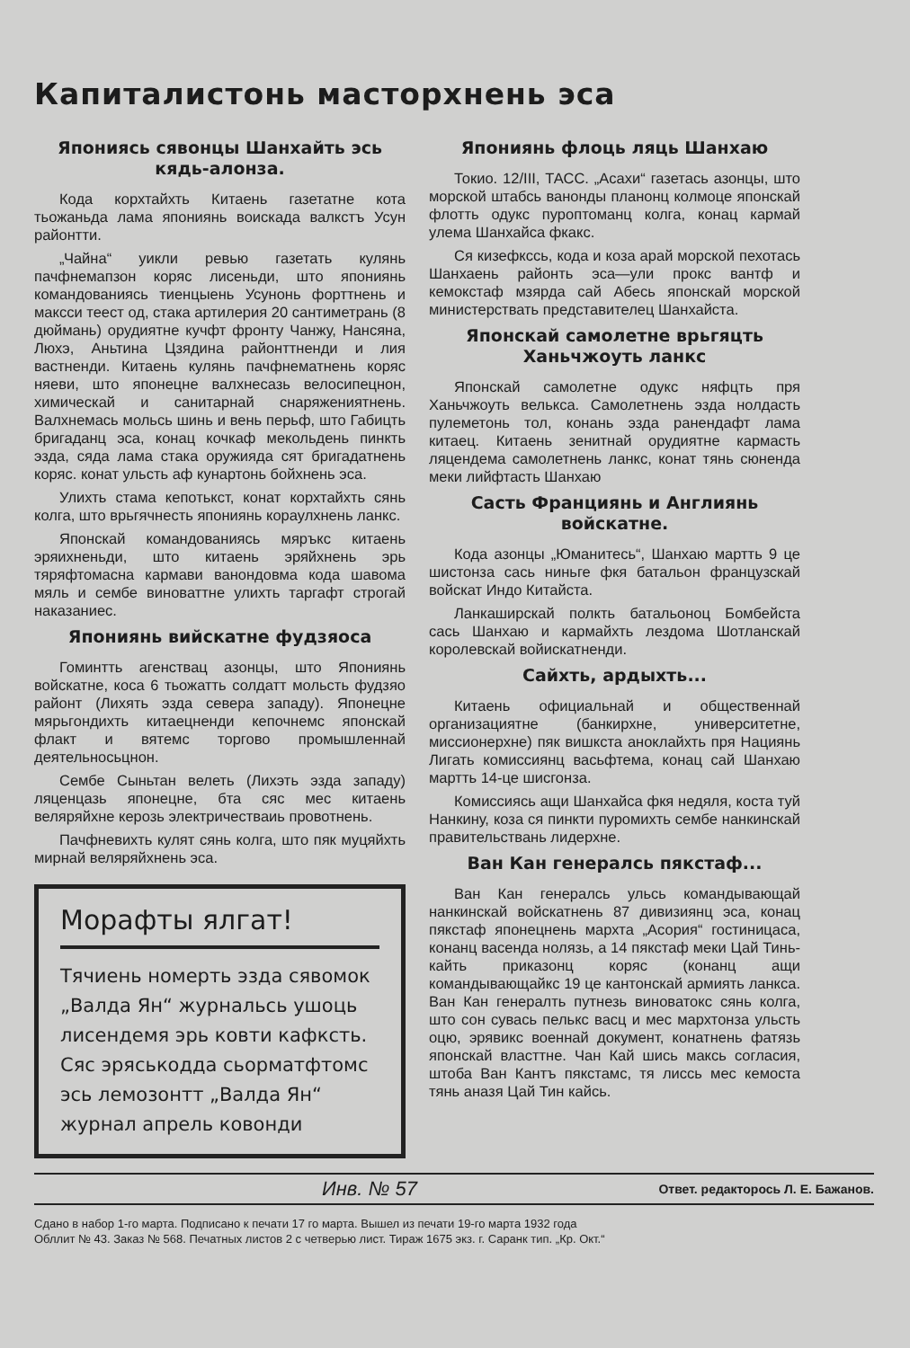Капиталистонь масторхнень эса
Япониясь сявонцы Шанхайть эсь кядь-алонза.
Кода корхтайхть Китаень газетатне кота тьожаньда лама япониянь воискада валкстъ Усун районтти.
„Чайна“ уикли ревью газетать кулянь пачфнемапзон коряс лисеньди, што япониянь командованиясь тиенцыень Усунонь форттнень и максси теест од, стака артилерия 20 сантиметрань (8 дюймань) орудиятне кучфт фронту Чанжу, Нансяна, Люхэ, Аньтина Цзядина районттненди и лия вастненди. Китаень кулянь пачфнематнень коряс няеви, што японецне валхнесазь велосипецнон, химическай и санитарнай снаряжениятнень. Валхнемась мольсь шинь и вень перьф, што Габицть бригаданц эса, конац кочкаф мекольдень пинкть эзда, сяда лама стака оружияда сят бригадатнень коряс. конат ульсть аф кунартонь бойхнень эса.
Улихть стама кепотькст, конат корхтайхть сянь колга, што врьгячнесть япониянь кораулхнень ланкс.
Японскай командованиясь мяръкс китаень эряихненьди, што китаень эряйхнень эрь тяряфтомасна кармави ванондовма кода шавома мяль и сембе виноваттне улихть таргафт строгай наказаниес.
Япониянь вийскатне фудзяоса
Гоминтть агенствац азонцы, што Япониянь войскатне, коса 6 тьожатть солдатт мольсть фудзяо районт (Лихять эзда севера западу). Японецне мярьгондихть китаецненди кепочнемс японскай флакт и вятемс торгово промышленнай деятельносьцнон.
Сембе Сыньтан велеть (Лихэть эзда западу) ляценцазь японецне, бта сяс мес китаень веляряйхне керозь электричестваиь провотнень.
Пачфневихть кулят сянь колга, што пяк муцяйхть мирнай веляряйхнень эса.
Морафты ялгат!
Тячиень номерть эзда сявомок „Валда Ян“ журнальсь ушоць лисендемя эрь ковти кафксть. Сяс эряськодда сьорматфтомс эсь лемозонтт „Валда Ян“ журнал апрель ковонди
Япониянь флоць ляць Шанхаю
Токио. 12/III, ТАСС. „Асахи“ газетась азонцы, што морской штабсь ванонды планонц колмоце японскай флотть одукс пуроптоманц колга, конац кармай улема Шанхайса фкакс.
Ся кизефкссь, кода и коза арай морской пехотась Шанхаень районть эса—ули прокс вантф и кемокстаф мзярда сай Абесь японскай морской министерствать представителец Шанхайста.
Японскай самолетне врьгяцть Ханьчжоуть ланкс
Японскай самолетне одукс няфцть пря Ханьчжоуть велькса. Самолетнень эзда нолдасть пулеметонь тол, конань эзда ранендафт лама китаец. Китаень зенитнай орудиятне кармасть ляцендема самолетнень ланкс, конат тянь сюненда меки лийфтасть Шанхаю
Састь Франциянь и Англиянь войскатне.
Кода азонцы „Юманитесь“, Шанхаю мартть 9 це шистонза сась ниньге фкя батальон французскай войскат Индо Китайста.
Ланкаширскай полкть батальоноц Бомбейста сась Шанхаю и кармайхть лездома Шотланскай королевскай войискатненди.
Сайхть, ардыхть...
Китаень официальнай и общественнай организациятне (банкирхне, университетне, миссионерхне) пяк вишкста аноклайхть пря Нациянь Лигать комиссиянц васьфтема, конац сай Шанхаю мартть 14-це шисгонза.
Комиссиясь ащи Шанхайса фкя недяля, коста туй Нанкину, коза ся пинкти пуромихть сембе нанкинскай правительствань лидерхне.
Ван Кан генералсь пякстаф...
Ван Кан генералсь ульсь командывающай нанкинскай войскатнень 87 дивизиянц эса, конац пякстаф японецнень мархта „Асория“ гостиницаса, конанц васенда нолязь, а 14 пякстаф меки Цай Тинь-кайть приказонц коряс (конанц ащи командывающайкс 19 це кантонскай армиять ланкса. Ван Кан генералть путнезь виноватокс сянь колга, што сон сувась пелькс васц и мес мархтонза ульсть оцю, эрявикс военнай документ, конатнень фатязь японскай власттне. Чан Кай шись максь согласия, штоба Ван Кантъ пякстамс, тя лиссь мес кемоста тянь аназя Цай Тин кайсь.
Инв. № 57 Ответ. редакторось Л. Е. Бажанов.
Сдано в набор 1-го марта. Подписано к печати 17 го марта. Вышел из печати 19-го марта 1932 года
Обллит № 43. Заказ № 568. Печатных листов 2 с четверью лист. Тираж 1675 экз. г. Саранк тип. „Кр. Окт.“